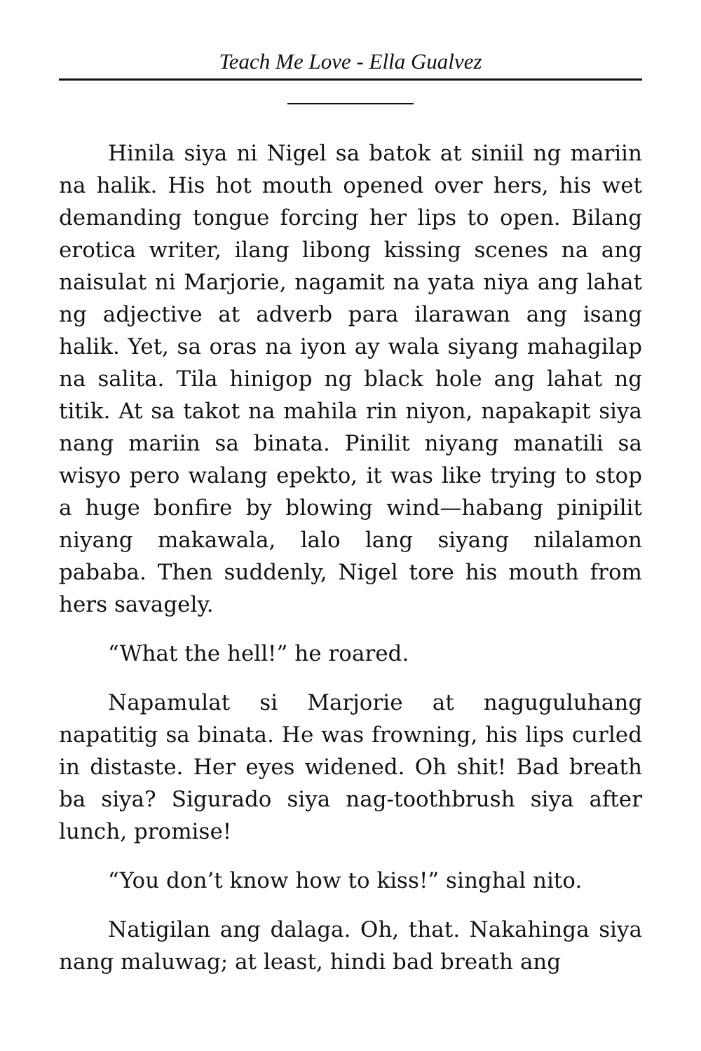Teach Me Love - Ella Gualvez
Hinila siya ni Nigel sa batok at siniil ng mariin na halik. His hot mouth opened over hers, his wet demanding tongue forcing her lips to open. Bilang erotica writer, ilang libong kissing scenes na ang naisulat ni Marjorie, nagamit na yata niya ang lahat ng adjective at adverb para ilarawan ang isang halik. Yet, sa oras na iyon ay wala siyang mahagilap na salita. Tila hinigop ng black hole ang lahat ng titik. At sa takot na mahila rin niyon, napakapit siya nang mariin sa binata. Pinilit niyang manatili sa wisyo pero walang epekto, it was like trying to stop a huge bonfire by blowing wind—habang pinipilit niyang makawala, lalo lang siyang nilalamon pababa. Then suddenly, Nigel tore his mouth from hers savagely.
“What the hell!” he roared.
Napamulat si Marjorie at naguguluhang napatitig sa binata. He was frowning, his lips curled in distaste. Her eyes widened. Oh shit! Bad breath ba siya? Sigurado siya nag-toothbrush siya after lunch, promise!
“You don’t know how to kiss!” singhal nito.
Natigilan ang dalaga. Oh, that. Nakahinga siya nang maluwag; at least, hindi bad breath ang